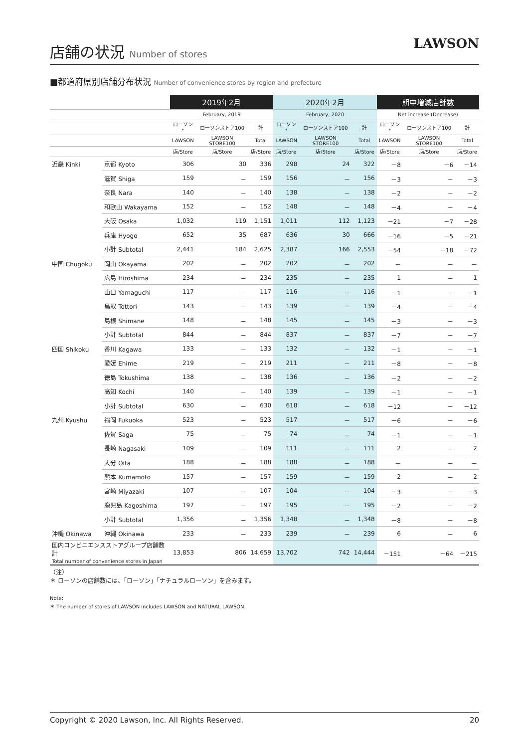店舗の状況 Number of stores
LAWSON
■都道府県別店舗分布状況 Number of convenience stores by region and prefecture
| | | 2019年2月 | | | 2020年2月 | | | 期中増減店舗数 | | |
| --- | --- | --- | --- | --- | --- | --- | --- | --- | --- | --- |
| | | February, 2019 | | | February, 2020 | | | Net increase (Decrease) | | |
| | | ローソン<sup>*</sup> | ローソンストア100 | 計 | ローソン<sup>*</sup> | ローソンストア100 | 計 | ローソン<sup>*</sup> | ローソンストア100 | 計 |
| | | LAWSON | LAWSON STORE100 | Total | LAWSON | LAWSON STORE100 | Total | LAWSON | LAWSON STORE100 | Total |
| | | 店/Store | 店/Store | 店/Store | 店/Store | 店/Store | 店/Store | 店/Store | 店/Store | 店/Store |
| 近畿 Kinki | 京都 Kyoto | 306 | 30 | 336 | 298 | 24 | 322 | －8 | －6 | －14 |
| | 滋賀 Shiga | 159 | － | 159 | 156 | － | 156 | －3 | － | －3 |
| | 奈良 Nara | 140 | － | 140 | 138 | － | 138 | －2 | － | －2 |
| | 和歌山 Wakayama | 152 | － | 152 | 148 | － | 148 | －4 | － | －4 |
| | 大阪 Osaka | 1,032 | 119 | 1,151 | 1,011 | 112 | 1,123 | －21 | －7 | －28 |
| | 兵庫 Hyogo | 652 | 35 | 687 | 636 | 30 | 666 | －16 | －5 | －21 |
| | 小計 Subtotal | 2,441 | 184 | 2,625 | 2,387 | 166 | 2,553 | －54 | －18 | －72 |
| 中国 Chugoku | 岡山 Okayama | 202 | － | 202 | 202 | － | 202 | － | － | － |
| | 広島 Hiroshima | 234 | － | 234 | 235 | － | 235 | 1 | － | 1 |
| | 山口 Yamaguchi | 117 | － | 117 | 116 | － | 116 | －1 | － | －1 |
| | 鳥取 Tottori | 143 | － | 143 | 139 | － | 139 | －4 | － | －4 |
| | 島根 Shimane | 148 | － | 148 | 145 | － | 145 | －3 | － | －3 |
| | 小計 Subtotal | 844 | － | 844 | 837 | － | 837 | －7 | － | －7 |
| 四国 Shikoku | 香川 Kagawa | 133 | － | 133 | 132 | － | 132 | －1 | － | －1 |
| | 愛媛 Ehime | 219 | － | 219 | 211 | － | 211 | －8 | － | －8 |
| | 徳島 Tokushima | 138 | － | 138 | 136 | － | 136 | －2 | － | －2 |
| | 高知 Kochi | 140 | － | 140 | 139 | － | 139 | －1 | － | －1 |
| | 小計 Subtotal | 630 | － | 630 | 618 | － | 618 | －12 | － | －12 |
| 九州 Kyushu | 福岡 Fukuoka | 523 | － | 523 | 517 | － | 517 | －6 | － | －6 |
| | 佐賀 Saga | 75 | － | 75 | 74 | － | 74 | －1 | － | －1 |
| | 長崎 Nagasaki | 109 | － | 109 | 111 | － | 111 | 2 | － | 2 |
| | 大分 Oita | 188 | － | 188 | 188 | － | 188 | － | － | － |
| | 熊本 Kumamoto | 157 | － | 157 | 159 | － | 159 | 2 | － | 2 |
| | 宮崎 Miyazaki | 107 | － | 107 | 104 | － | 104 | －3 | － | －3 |
| | 鹿児島 Kagoshima | 197 | － | 197 | 195 | － | 195 | －2 | － | －2 |
| | 小計 Subtotal | 1,356 | － | 1,356 | 1,348 | － | 1,348 | －8 | － | －8 |
| 沖縄 Okinawa | 沖縄 Okinawa | 233 | － | 233 | 239 | － | 239 | 6 | － | 6 |
| 国内コンビニエンスストアグループ店舗数計 Total number of convenience stores in Japan | | 13,853 | 806 | 14,659 | 13,702 | 742 | 14,444 | －151 | －64 | －215 |
（注）
＊ ローソンの店舗数には、「ローソン」「ナチュラルローソン」を含みます。
Note:
＊ The number of stores of LAWSON includes LAWSON and NATURAL LAWSON.
Copyright © 2020 Lawson, Inc. All Rights Reserved. 20